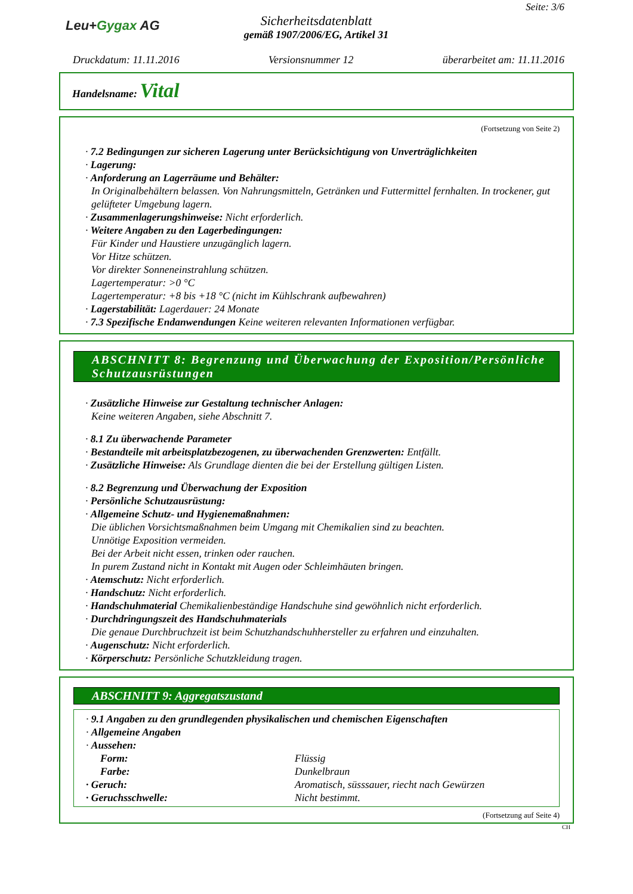Leu+Gygax AG
Sicherheitsdatenblatt
gemäß 1907/2006/EG, Artikel 31
Seite: 3/6
Druckdatum: 11.11.2016 Versionsnummer 12 überarbeitet am: 11.11.2016
Handelsname: Vital
(Fortsetzung von Seite 2)
· 7.2 Bedingungen zur sicheren Lagerung unter Berücksichtigung von Unverträglichkeiten
· Lagerung:
· Anforderung an Lagerräume und Behälter:
In Originalbehältern belassen. Von Nahrungsmitteln, Getränken und Futtermittel fernhalten. In trockener, gut gelüfteter Umgebung lagern.
· Zusammenlagerungshinweise: Nicht erforderlich.
· Weitere Angaben zu den Lagerbedingungen:
Für Kinder und Haustiere unzugänglich lagern.
Vor Hitze schützen.
Vor direkter Sonneneinstrahlung schützen.
Lagertemperatur: >0 °C
Lagertemperatur: +8 bis +18 °C (nicht im Kühlschrank aufbewahren)
· Lagerstabilität: Lagerdauer: 24 Monate
· 7.3 Spezifische Endanwendungen Keine weiteren relevanten Informationen verfügbar.
ABSCHNITT 8: Begrenzung und Überwachung der Exposition/Persönliche Schutzausrüstungen
· Zusätzliche Hinweise zur Gestaltung technischer Anlagen:
Keine weiteren Angaben, siehe Abschnitt 7.
· 8.1 Zu überwachende Parameter
· Bestandteile mit arbeitsplatzbezogenen, zu überwachenden Grenzwerten: Entfällt.
· Zusätzliche Hinweise: Als Grundlage dienten die bei der Erstellung gültigen Listen.
· 8.2 Begrenzung und Überwachung der Exposition
· Persönliche Schutzausrüstung:
· Allgemeine Schutz- und Hygienemaßnahmen:
Die üblichen Vorsichtsmaßnahmen beim Umgang mit Chemikalien sind zu beachten.
Unnötige Exposition vermeiden.
Bei der Arbeit nicht essen, trinken oder rauchen.
In purem Zustand nicht in Kontakt mit Augen oder Schleimhäuten bringen.
· Atemschutz: Nicht erforderlich.
· Handschutz: Nicht erforderlich.
· Handschuhmaterial Chemikalienbeständige Handschuhe sind gewöhnlich nicht erforderlich.
· Durchdringungszeit des Handschuhmaterials
Die genaue Durchbruchzeit ist beim Schutzhandschuhhersteller zu erfahren und einzuhalten.
· Augenschutz: Nicht erforderlich.
· Körperschutz: Persönliche Schutzkleidung tragen.
ABSCHNITT 9: Aggregatszustand
· 9.1 Angaben zu den grundlegenden physikalischen und chemischen Eigenschaften
· Allgemeine Angaben
· Aussehen:
Form: Flüssig
Farbe: Dunkelbraun
· Geruch: Aromatisch, süsssauer, riecht nach Gewürzen
· Geruchsschwelle: Nicht bestimmt.
(Fortsetzung auf Seite 4)
CH